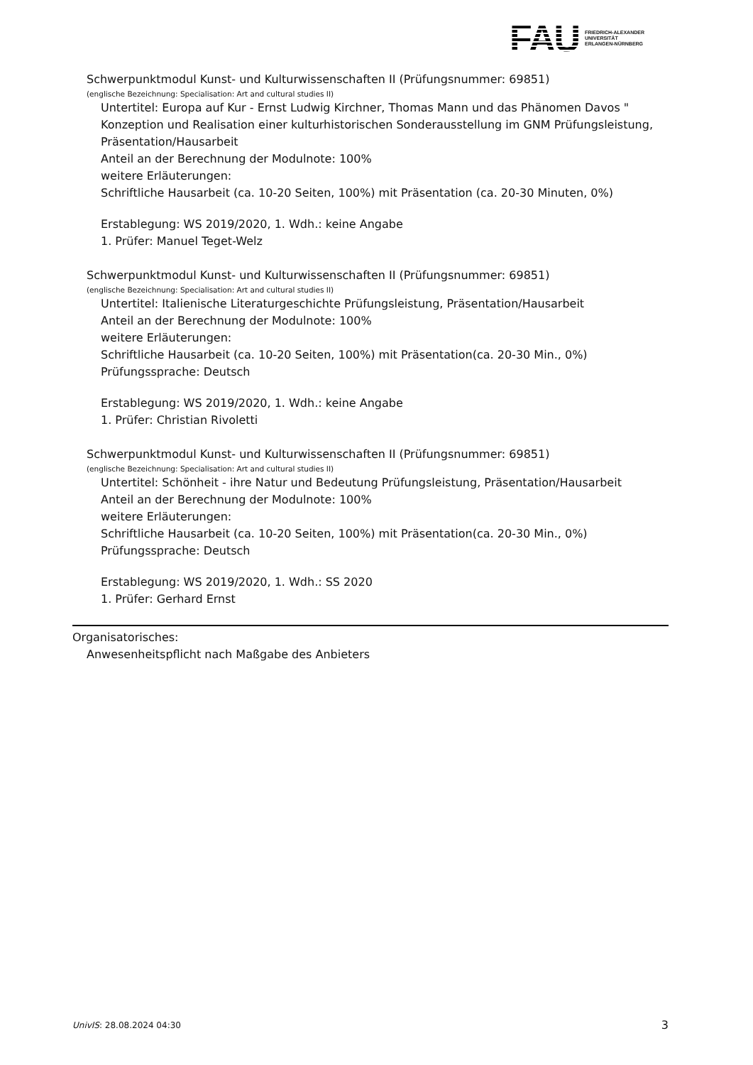FAU
FRIEDRICH-ALEXANDER
UNIVERSITÄT
ERLANGEN-NÜRNBERG
Schwerpunktmodul Kunst- und Kulturwissenschaften II (Prüfungsnummer: 69851)
(englische Bezeichnung: Specialisation: Art and cultural studies II)
Untertitel: Europa auf Kur - Ernst Ludwig Kirchner, Thomas Mann und das Phänomen Davos " Konzeption und Realisation einer kulturhistorischen Sonderausstellung im GNM Prüfungsleistung, Präsentation/Hausarbeit
Anteil an der Berechnung der Modulnote: 100%
weitere Erläuterungen:
Schriftliche Hausarbeit (ca. 10-20 Seiten, 100%) mit Präsentation (ca. 20-30 Minuten, 0%)
Erstablegung: WS 2019/2020, 1. Wdh.: keine Angabe
1. Prüfer: Manuel Teget-Welz
Schwerpunktmodul Kunst- und Kulturwissenschaften II (Prüfungsnummer: 69851)
(englische Bezeichnung: Specialisation: Art and cultural studies II)
Untertitel: Italienische Literaturgeschichte Prüfungsleistung, Präsentation/Hausarbeit
Anteil an der Berechnung der Modulnote: 100%
weitere Erläuterungen:
Schriftliche Hausarbeit (ca. 10-20 Seiten, 100%) mit Präsentation(ca. 20-30 Min., 0%)
Prüfungssprache: Deutsch
Erstablegung: WS 2019/2020, 1. Wdh.: keine Angabe
1. Prüfer: Christian Rivoletti
Schwerpunktmodul Kunst- und Kulturwissenschaften II (Prüfungsnummer: 69851)
(englische Bezeichnung: Specialisation: Art and cultural studies II)
Untertitel: Schönheit - ihre Natur und Bedeutung Prüfungsleistung, Präsentation/Hausarbeit
Anteil an der Berechnung der Modulnote: 100%
weitere Erläuterungen:
Schriftliche Hausarbeit (ca. 10-20 Seiten, 100%) mit Präsentation(ca. 20-30 Min., 0%)
Prüfungssprache: Deutsch
Erstablegung: WS 2019/2020, 1. Wdh.: SS 2020
1. Prüfer: Gerhard Ernst
Organisatorisches:
Anwesenheitspflicht nach Maßgabe des Anbieters
UnivIS: 28.08.2024 04:30 3